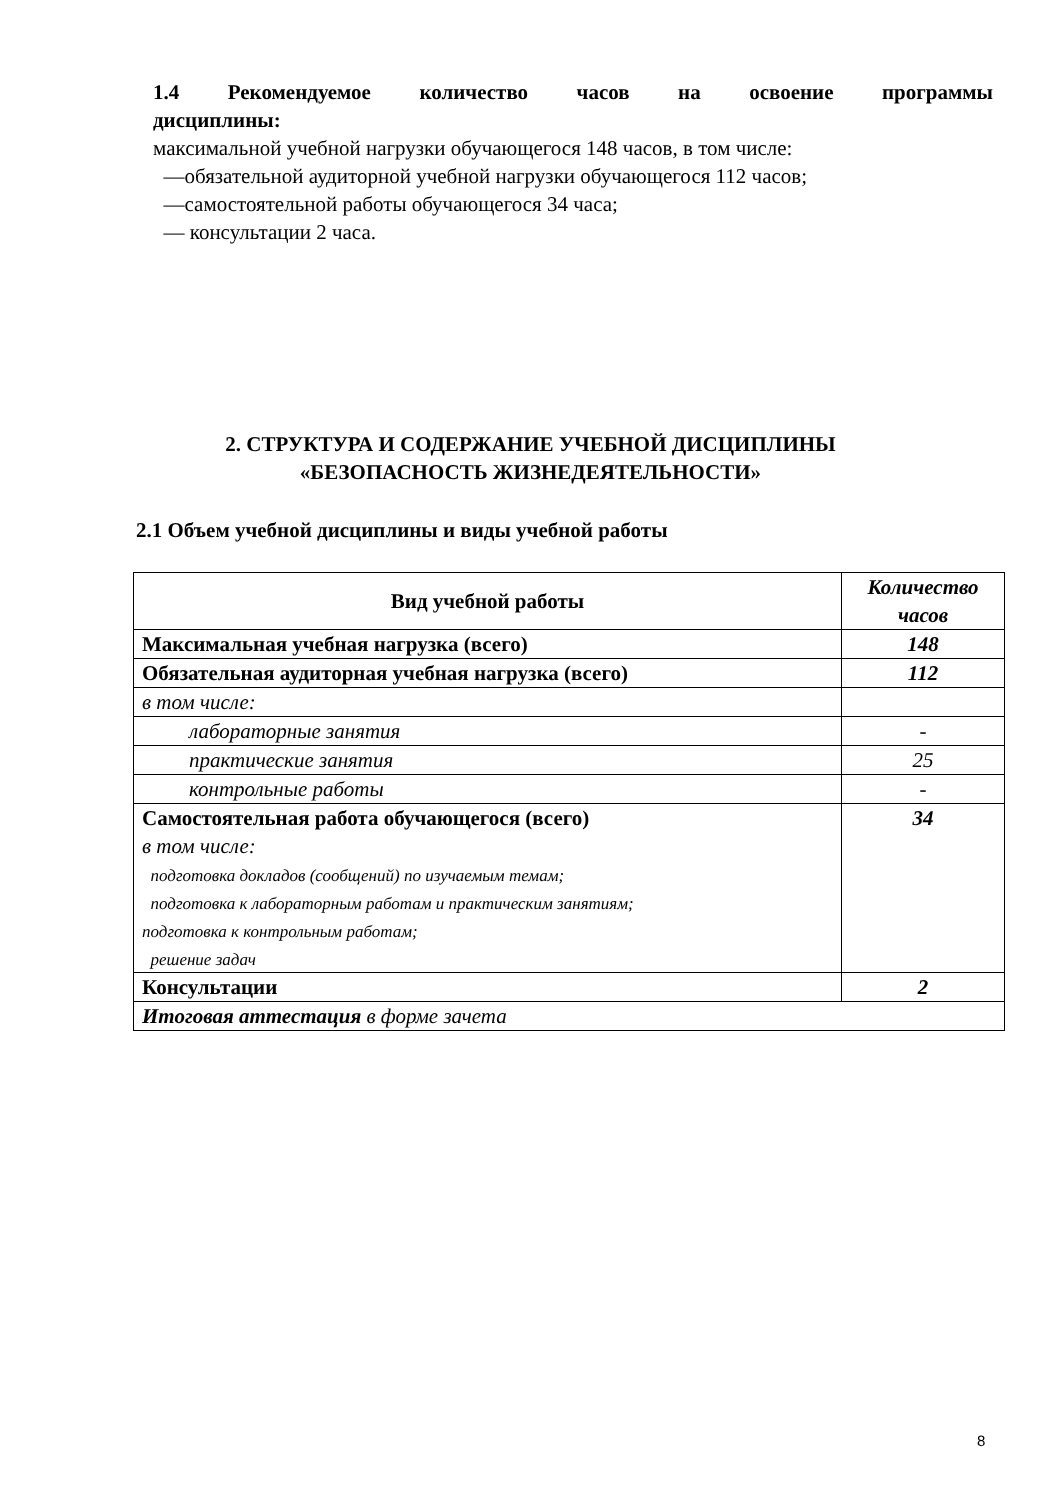1.4 Рекомендуемое количество часов на освоение программы
дисциплины:
максимальной учебной нагрузки обучающегося 148 часов, в том числе:
—обязательной аудиторной учебной нагрузки обучающегося 112 часов;
—самостоятельной работы обучающегося 34 часа;
— консультации 2 часа.
2. СТРУКТУРА И СОДЕРЖАНИЕ УЧЕБНОЙ ДИСЦИПЛИНЫ
«БЕЗОПАСНОСТЬ ЖИЗНЕДЕЯТЕЛЬНОСТИ»
2.1 Объем учебной дисциплины и виды учебной работы
| Вид учебной работы | Количество часов |
| --- | --- |
| Максимальная учебная нагрузка (всего) | 148 |
| Обязательная аудиторная учебная нагрузка (всего) | 112 |
| в том числе: | |
| лабораторные занятия | - |
| практические занятия | 25 |
| контрольные работы | - |
| Самостоятельная работа обучающегося (всего) в том числе: подготовка докладов (сообщений) по изучаемым темам; подготовка к лабораторным работам и практическим занятиям; подготовка к контрольным работам; решение задач | 34 |
| Консультации | 2 |
| Итоговая аттестация в форме зачета | |
8